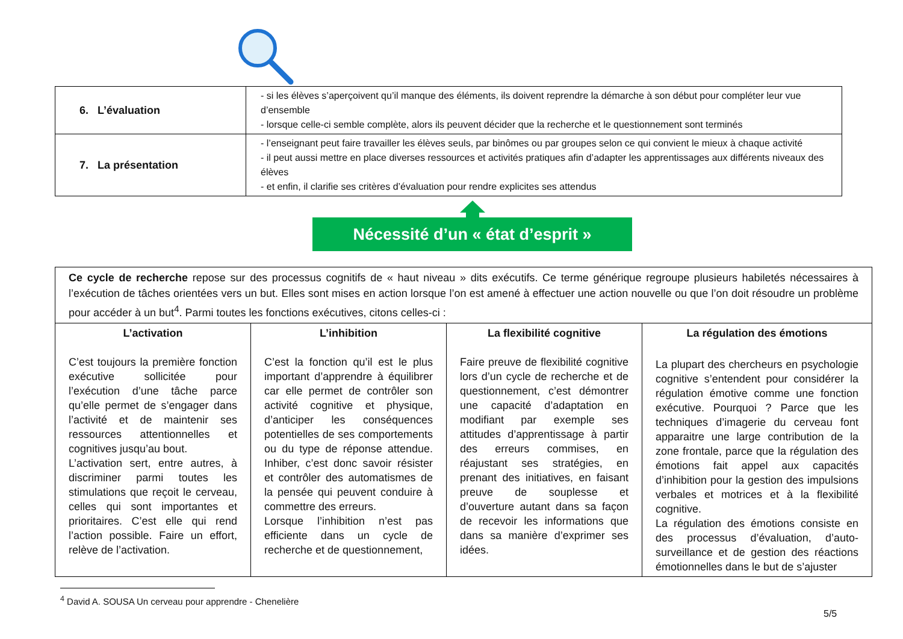| 6. L’évaluation | - si les élèves s’aperçoivent qu’il manque des éléments, ils doivent reprendre la démarche à son début pour compléter leur vue d’ensemble - lorsque celle-ci semble complète, alors ils peuvent décider que la recherche et le questionnement sont terminés |
| 7. La présentation | - l’enseignant peut faire travailler les élèves seuls, par binômes ou par groupes selon ce qui convient le mieux à chaque activité - il peut aussi mettre en place diverses ressources et activités pratiques afin d’adapter les apprentissages aux différents niveaux des élèves - et enfin, il clarifie ses critères d’évaluation pour rendre explicites ses attendus |
Nécessité d’un « état d’esprit »
| Ce cycle de recherche repose sur des processus cognitifs de « haut niveau » dits exécutifs. Ce terme générique regroupe plusieurs habiletés nécessaires à l’exécution de tâches orientées vers un but. Elles sont mises en action lorsque l’on est amené à effectuer une action nouvelle ou que l’on doit résoudre un problème pour accéder à un but<sup>4</sup>. Parmi toutes les fonctions exécutives, citons celles-ci : | | | |
| L’activation C’est toujours la première fonction exécutive sollicitée pour l’exécution d’une tâche parce qu’elle permet de s’engager dans l’activité et de maintenir ses ressources attentionnelles et cognitives jusqu’au bout. L’activation sert, entre autres, à discriminer parmi toutes les stimulations que reçoit le cerveau, celles qui sont importantes et prioritaires. C’est elle qui rend l’action possible. Faire un effort, relève de l’activation. | L’inhibition C’est la fonction qu’il est le plus important d’apprendre à équilibrer car elle permet de contrôler son activité cognitive et physique, d’anticiper les conséquences potentielles de ses comportements ou du type de réponse attendue. Inhiber, c’est donc savoir résister et contrôler des automatismes de la pensée qui peuvent conduire à commettre des erreurs. Lorsque l’inhibition n’est pas efficiente dans un cycle de recherche et de questionnement, | La flexibilité cognitive Faire preuve de flexibilité cognitive lors d’un cycle de recherche et de questionnement, c’est démontrer une capacité d’adaptation en modifiant par exemple ses attitudes d’apprentissage à partir des erreurs commises, en réajustant ses stratégies, en prenant des initiatives, en faisant preuve de souplesse et d’ouverture autant dans sa façon de recevoir les informations que dans sa manière d’exprimer ses idées. | La régulation des émotions La plupart des chercheurs en psychologie cognitive s’entendent pour considérer la régulation émotive comme une fonction exécutive. Pourquoi ? Parce que les techniques d’imagerie du cerveau font apparaitre une large contribution de la zone frontale, parce que la régulation des émotions fait appel aux capacités d’inhibition pour la gestion des impulsions verbales et motrices et à la flexibilité cognitive. La régulation des émotions consiste en des processus d’évaluation, d’auto-surveillance et de gestion des réactions émotionnelles dans le but de s’ajuster |
<sup>4</sup> David A. SOUSA Un cerveau pour apprendre - Chenelière
5/5